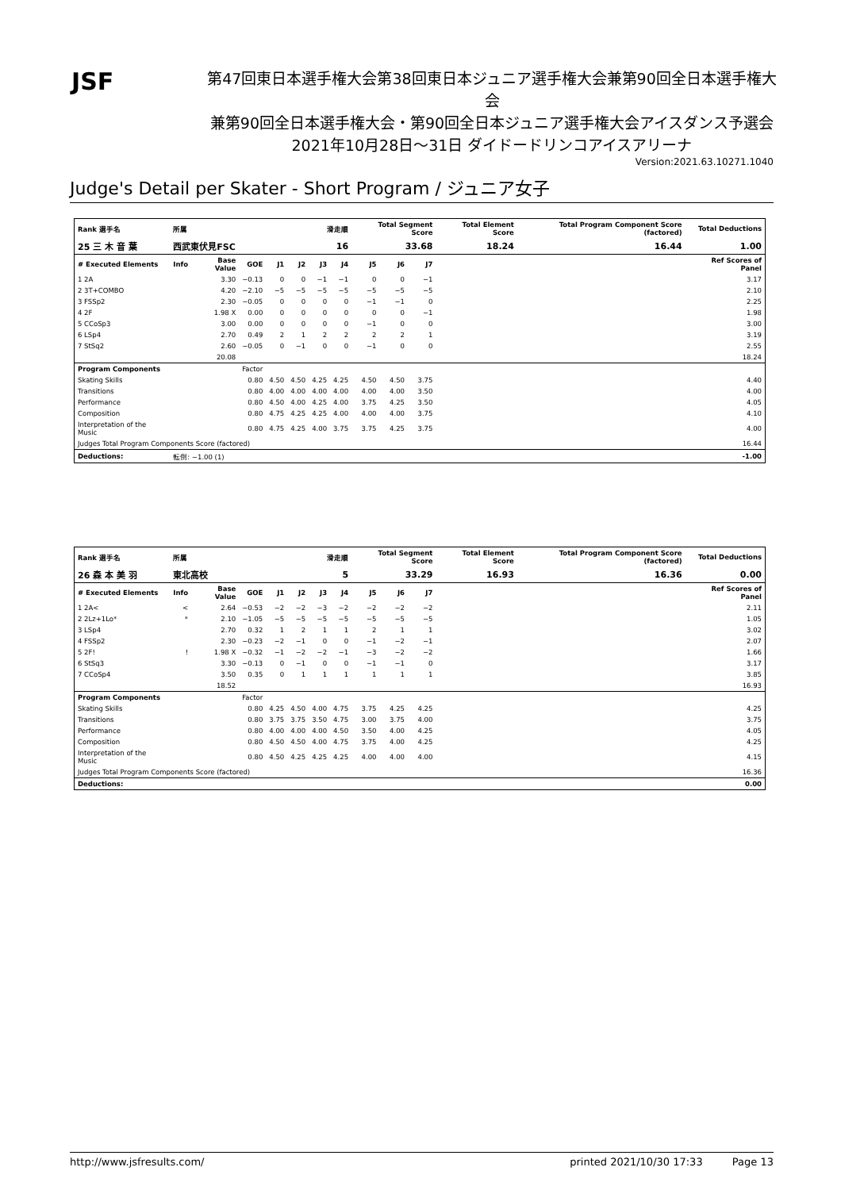JSF
第47回東日本選手権大会第38回東日本ジュニア選手権大会兼第90回全日本選手権大会
兼第90回全日本選手権大会・第90回全日本ジュニア選手権大会アイスダンス予選会
2021年10月28日～31日 ダイドードリンコアイスアリーナ
Version:2021.63.10271.1040
Judge's Detail per Skater - Short Program / ジュニア女子
| Rank 選手名 | 所属 | | | 滑走順 | | | | Total Segment Score | | | Total Element Score | | Total Program Component Score (factored) | Total Deductions |
| --- | --- | --- | --- | --- | --- | --- | --- | --- | --- | --- | --- | --- | --- | --- |
| 25 三 木 音 葉 | 西武東伏見FSC | | | 16 | | | | 33.68 | | | 18.24 | | 16.44 | 1.00 |
| # Executed Elements | Info | Base Value | GOE | J1 | J2 | J3 | J4 | J5 | J6 | J7 | | | | Ref Scores of Panel |
| 1 2A | | 3.30 | −0.13 | 0 | 0 | −1 | −1 | 0 | 0 | −1 | | | | 3.17 |
| 2 3T+COMBO | | 4.20 | −2.10 | −5 | −5 | −5 | −5 | −5 | −5 | −5 | | | | 2.10 |
| 3 FSSp2 | | 2.30 | −0.05 | 0 | 0 | 0 | 0 | −1 | −1 | 0 | | | | 2.25 |
| 4 2F | | 1.98 X | 0.00 | 0 | 0 | 0 | 0 | 0 | 0 | −1 | | | | 1.98 |
| 5 CCoSp3 | | 3.00 | 0.00 | 0 | 0 | 0 | 0 | −1 | 0 | 0 | | | | 3.00 |
| 6 LSp4 | | 2.70 | 0.49 | 2 | 1 | 2 | 2 | 2 | 2 | 1 | | | | 3.19 |
| 7 StSq2 | | 2.60 | −0.05 | 0 | −1 | 0 | 0 | −1 | 0 | 0 | | | | 2.55 |
| | | 20.08 | | | | | | | | | | | | 18.24 |
| Program Components | | | Factor | | | | | | | | | | | |
| Skating Skills | | | 0.80 | 4.50 | 4.50 | 4.25 | 4.25 | 4.50 | 4.50 | 3.75 | | | | 4.40 |
| Transitions | | | 0.80 | 4.00 | 4.00 | 4.00 | 4.00 | 4.00 | 4.00 | 3.50 | | | | 4.00 |
| Performance | | | 0.80 | 4.50 | 4.00 | 4.25 | 4.00 | 3.75 | 4.25 | 3.50 | | | | 4.05 |
| Composition | | | 0.80 | 4.75 | 4.25 | 4.25 | 4.00 | 4.00 | 4.00 | 3.75 | | | | 4.10 |
| Interpretation of the Music | | | 0.80 | 4.75 | 4.25 | 4.00 | 3.75 | 3.75 | 4.25 | 3.75 | | | | 4.00 |
| Judges Total Program Components Score (factored) | | | | | | | | | | | | | | 16.44 |
| Deductions: | 転倒: −1.00 (1) | | | | | | | | | | | | | -1.00 |
| Rank 選手名 | 所属 | | | 滑走順 | | | | Total Segment Score | | | Total Element Score | | Total Program Component Score (factored) | Total Deductions |
| --- | --- | --- | --- | --- | --- | --- | --- | --- | --- | --- | --- | --- | --- | --- |
| 26 森 本 美 羽 | 東北高校 | | | 5 | | | | 33.29 | | | 16.93 | | 16.36 | 0.00 |
| # Executed Elements | Info | Base Value | GOE | J1 | J2 | J3 | J4 | J5 | J6 | J7 | | | | Ref Scores of Panel |
| 1 2A< | < | 2.64 | −0.53 | −2 | −2 | −3 | −2 | −2 | −2 | −2 | | | | 2.11 |
| 2 2Lz+1Lo* | * | 2.10 | −1.05 | −5 | −5 | −5 | −5 | −5 | −5 | −5 | | | | 1.05 |
| 3 LSp4 | | 2.70 | 0.32 | 1 | 2 | 1 | 1 | 2 | 1 | 1 | | | | 3.02 |
| 4 FSSp2 | | 2.30 | −0.23 | −2 | −1 | 0 | 0 | −1 | −2 | −1 | | | | 2.07 |
| 5 2F! | ! | 1.98 X | −0.32 | −1 | −2 | −2 | −1 | −3 | −2 | −2 | | | | 1.66 |
| 6 StSq3 | | 3.30 | −0.13 | 0 | −1 | 0 | 0 | −1 | −1 | 0 | | | | 3.17 |
| 7 CCoSp4 | | 3.50 | 0.35 | 0 | 1 | 1 | 1 | 1 | 1 | 1 | | | | 3.85 |
| | | 18.52 | | | | | | | | | | | | 16.93 |
| Program Components | | | Factor | | | | | | | | | | | |
| Skating Skills | | | 0.80 | 4.25 | 4.50 | 4.00 | 4.75 | 3.75 | 4.25 | 4.25 | | | | 4.25 |
| Transitions | | | 0.80 | 3.75 | 3.75 | 3.50 | 4.75 | 3.00 | 3.75 | 4.00 | | | | 3.75 |
| Performance | | | 0.80 | 4.00 | 4.00 | 4.00 | 4.50 | 3.50 | 4.00 | 4.25 | | | | 4.05 |
| Composition | | | 0.80 | 4.50 | 4.50 | 4.00 | 4.75 | 3.75 | 4.00 | 4.25 | | | | 4.25 |
| Interpretation of the Music | | | 0.80 | 4.50 | 4.25 | 4.25 | 4.25 | 4.00 | 4.00 | 4.00 | | | | 4.15 |
| Judges Total Program Components Score (factored) | | | | | | | | | | | | | | 16.36 |
| Deductions: | | | | | | | | | | | | | | 0.00 |
http://www.jsfresults.com/ printed 2021/10/30 17:33 Page 13